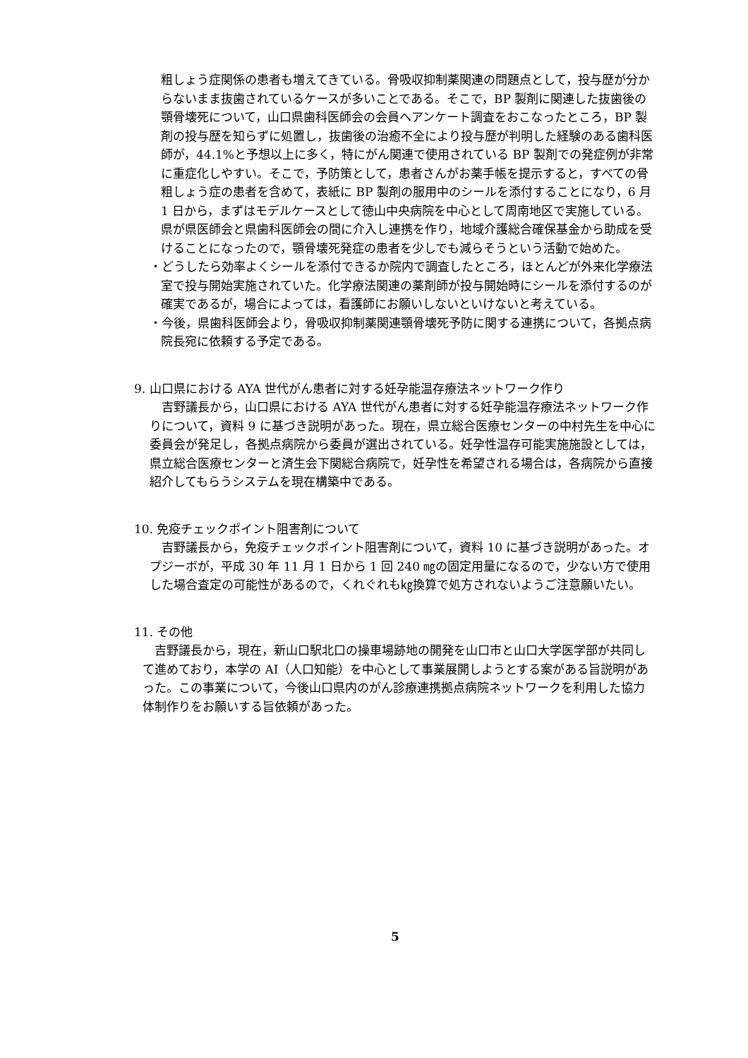粗しょう症関係の患者も増えてきている。骨吸収抑制薬関連の問題点として，投与歴が分からないまま抜歯されているケースが多いことである。そこで，BP 製剤に関連した抜歯後の顎骨壊死について，山口県歯科医師会の会員へアンケート調査をおこなったところ，BP 製剤の投与歴を知らずに処置し，抜歯後の治癒不全により投与歴が判明した経験のある歯科医師が，44.1%と予想以上に多く，特にがん関連で使用されている BP 製剤での発症例が非常に重症化しやすい。そこで，予防策として，患者さんがお薬手帳を提示すると，すべての骨粗しょう症の患者を含めて，表紙に BP 製剤の服用中のシールを添付することになり，6 月 1 日から，まずはモデルケースとして徳山中央病院を中心として周南地区で実施している。県が県医師会と県歯科医師会の間に介入し連携を作り，地域介護総合確保基金から助成を受けることになったので，顎骨壊死発症の患者を少しでも減らそうという活動で始めた。
・どうしたら効率よくシールを添付できるか院内で調査したところ，ほとんどが外来化学療法室で投与開始実施されていた。化学療法関連の薬剤師が投与開始時にシールを添付するのが確実であるが，場合によっては，看護師にお願いしないといけないと考えている。
・今後，県歯科医師会より，骨吸収抑制薬関連顎骨壊死予防に関する連携について，各拠点病院長宛に依頼する予定である。
9. 山口県における AYA 世代がん患者に対する妊孕能温存療法ネットワーク作り
　吉野議長から，山口県における AYA 世代がん患者に対する妊孕能温存療法ネットワーク作りについて，資料 9 に基づき説明があった。現在，県立総合医療センターの中村先生を中心に委員会が発足し，各拠点病院から委員が選出されている。妊孕性温存可能実施施設としては，県立総合医療センターと済生会下関総合病院で，妊孕性を希望される場合は，各病院から直接紹介してもらうシステムを現在構築中である。
10. 免疫チェックポイント阻害剤について
　吉野議長から，免疫チェックポイント阻害剤について，資料 10 に基づき説明があった。オプジーボが，平成 30 年 11 月 1 日から 1 回 240 ㎎の固定用量になるので，少ない方で使用した場合査定の可能性があるので，くれぐれも㎏換算で処方されないようご注意願いたい。
11. その他
　吉野議長から，現在，新山口駅北口の操車場跡地の開発を山口市と山口大学医学部が共同して進めており，本学の AI（人口知能）を中心として事業展開しようとする案がある旨説明があった。この事業について，今後山口県内のがん診療連携拠点病院ネットワークを利用した協力体制作りをお願いする旨依頼があった。
5